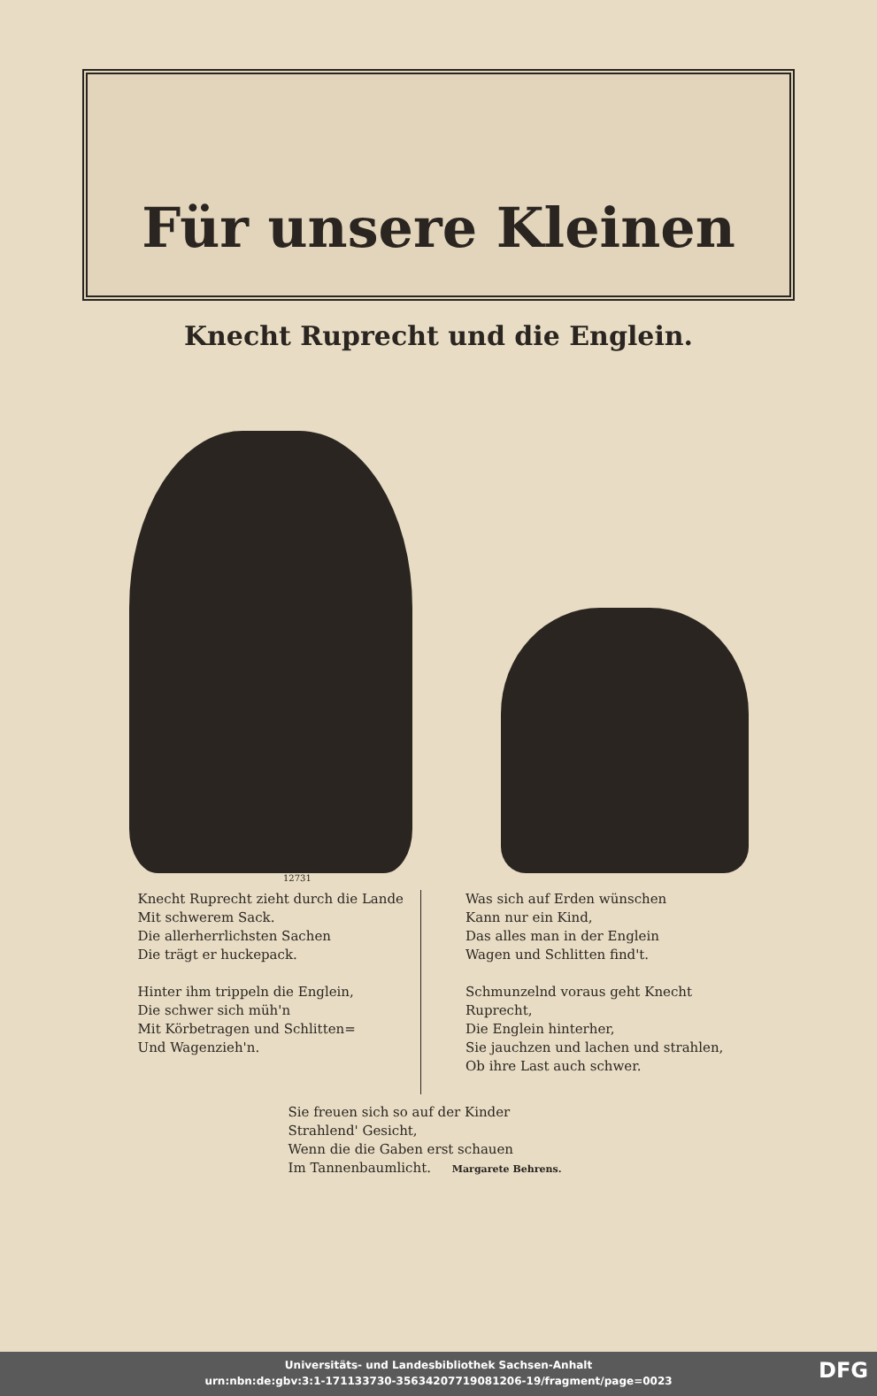Für unsere Kleinen
Knecht Ruprecht und die Englein.
12731
Knecht Ruprecht zieht durch die Lande
Mit schwerem Sack.
Die allerherrlichsten Sachen
Die trägt er huckepack.
Hinter ihm trippeln die Englein,
Die schwer sich müh'n
Mit Körbetragen und Schlitten=
Und Wagenzieh'n.
Was sich auf Erden wünschen
Kann nur ein Kind,
Das alles man in der Englein
Wagen und Schlitten find't.
Schmunzelnd voraus geht Knecht Ruprecht,
Die Englein hinterher,
Sie jauchzen und lachen und strahlen,
Ob ihre Last auch schwer.
Sie freuen sich so auf der Kinder
Strahlend' Gesicht,
Wenn die die Gaben erst schauen
Im Tannenbaumlicht. Margarete Behrens.
Universitäts- und Landesbibliothek Sachsen-Anhalt
urn:nbn:de:gbv:3:1-171133730-35634207719081206-19/fragment/page=0023
DFG